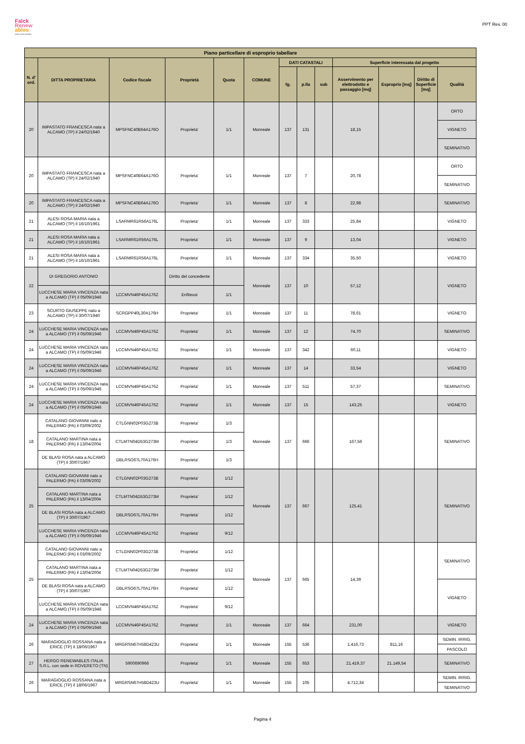Falck
Renew
ables
ASSET DEVELOPMENT
PPT Rev. 00
| Piano particellare di esproprio tabellare | | | | | | | | | | | | |
| --- | --- | --- | --- | --- | --- | --- | --- | --- | --- | --- | --- | --- |
| N. d' ord. | DITTA PROPRIETARIA | Codice fiscale | Proprietà | Quota | COMUNE | DATI CATASTALI | | | Superficie interessata dal progetto | | | |
| | | | | | | fg. | p.lla | sub | Asservimento per elettrodotto e passaggio [mq] | Esproprio [mq] | Diritto di Superficie [mq] | Qualità |
| 20 | IMPASTATO FRANCESCA nata a ALCAMO (TP) il 24/02/1940 | MPSFNC40B64A176O | Proprieta' | 1/1 | Monreale | 137 | 131 | | 18,15 | | | ORTO |
| | | | | | | | | | | | | VIGNETO |
| | | | | | | | | | | | | SEMINATIVO |
| 20 | IMPASTATO FRANCESCA nata a ALCAMO (TP) il 24/02/1940 | MPSFNC40B64A176O | Proprieta' | 1/1 | Monreale | 137 | 7 | | 20,78 | | | ORTO |
| | | | | | | | | | | | | SEMINATIVO |
| 20 | IMPASTATO FRANCESCA nata a ALCAMO (TP) il 24/02/1940 | MPSFNC40B64A176O | Proprieta' | 1/1 | Monreale | 137 | 8 | | 22,98 | | | SEMINATIVO |
| 21 | ALESI ROSA MARIA nata a ALCAMO (TP) il 16/10/1961 | LSARMR61R56A176L | Proprieta' | 1/1 | Monreale | 137 | 333 | | 25,84 | | | VIGNETO |
| 21 | ALESI ROSA MARIA nata a ALCAMO (TP) il 16/10/1961 | LSARMR61R56A176L | Proprieta' | 1/1 | Monreale | 137 | 9 | | 13,04 | | | VIGNETO |
| 21 | ALESI ROSA MARIA nata a ALCAMO (TP) il 16/10/1961 | LSARMR61R56A176L | Proprieta' | 1/1 | Monreale | 137 | 334 | | 35,50 | | | VIGNETO |
| 22 | DI GREGORIO ANTONIO | | Diritto del concedente | | Monreale | 137 | 10 | | 57,12 | | | VIGNETO |
| | LUCCHESE MARIA VINCENZA nata a ALCAMO (TP) il 05/09/1946 | LCCMVN46P45A176Z | Enfiteusi | 1/1 | | | | | | | | |
| 23 | SCURTO GIUSEPPE nato a ALCAMO (TP) il 30/07/1940 | SCRGPP40L30A176H | Proprieta' | 1/1 | Monreale | 137 | 11 | | 78,61 | | | VIGNETO |
| 24 | LUCCHESE MARIA VINCENZA nata a ALCAMO (TP) il 05/09/1946 | LCCMVN46P45A176Z | Proprieta' | 1/1 | Monreale | 137 | 12 | | 74,70 | | | SEMINATIVO |
| 24 | LUCCHESE MARIA VINCENZA nata a ALCAMO (TP) il 05/09/1946 | LCCMVN46P45A176Z | Proprieta' | 1/1 | Monreale | 137 | 342 | | 60,11 | | | VIGNETO |
| 24 | LUCCHESE MARIA VINCENZA nata a ALCAMO (TP) il 05/09/1946 | LCCMVN46P45A176Z | Proprieta' | 1/1 | Monreale | 137 | 14 | | 33,54 | | | VIGNETO |
| 24 | LUCCHESE MARIA VINCENZA nata a ALCAMO (TP) il 05/09/1946 | LCCMVN46P45A176Z | Proprieta' | 1/1 | Monreale | 137 | 511 | | 57,37 | | | SEMINATIVO |
| 24 | LUCCHESE MARIA VINCENZA nata a ALCAMO (TP) il 05/09/1946 | LCCMVN46P45A176Z | Proprieta' | 1/1 | Monreale | 137 | 15 | | 143,25 | | | VIGNETO |
| 18 | CATALANO GIOVANNI nato a PALERMO (PA) il 03/09/2002 | CTLGNN02P03G273B | Proprieta' | 1/3 | Monreale | 137 | 666 | | 167,56 | | | SEMINATIVO |
| | CATALANO MARTINA nata a PALERMO (PA) il 13/04/2004 | CTLMTN04D53G273M | Proprieta' | 1/3 | | | | | | | | |
| | DE BLASI ROSA nata a ALCAMO (TP) il 30/07/1967 | DBLRSO67L70A176H | Proprieta' | 1/3 | | | | | | | | |
| 25 | CATALANO GIOVANNI nato a PALERMO (PA) il 03/09/2002 | CTLGNN02P03G273B | Proprieta' | 1/12 | Monreale | 137 | 667 | | 125,41 | | | SEMINATIVO |
| | CATALANO MARTINA nata a PALERMO (PA) il 13/04/2004 | CTLMTN04D53G273M | Proprieta' | 1/12 | | | | | | | | |
| | DE BLASI ROSA nata a ALCAMO (TP) il 30/07/1967 | DBLRSO67L70A176H | Proprieta' | 1/12 | | | | | | | | |
| | LUCCHESE MARIA VINCENZA nata a ALCAMO (TP) il 05/09/1946 | LCCMVN46P45A176Z | Proprieta' | 9/12 | | | | | | | | |
| 25 | CATALANO GIOVANNI nato a PALERMO (PA) il 03/09/2002 | CTLGNN02P03G273B | Proprieta' | 1/12 | Monreale | 137 | 665 | | 14,39 | | | SEMINATIVO |
| | CATALANO MARTINA nata a PALERMO (PA) il 13/04/2004 | CTLMTN04D53G273M | Proprieta' | 1/12 | | | | | | | | |
| | DE BLASI ROSA nata a ALCAMO (TP) il 30/07/1967 | DBLRSO67L70A176H | Proprieta' | 1/12 | | | | | | | | VIGNETO |
| | LUCCHESE MARIA VINCENZA nata a ALCAMO (TP) il 05/09/1946 | LCCMVN46P45A176Z | Proprieta' | 9/12 | | | | | | | | |
| 24 | LUCCHESE MARIA VINCENZA nata a ALCAMO (TP) il 05/09/1946 | LCCMVN46P45A176Z | Proprieta' | 1/1 | Monreale | 137 | 664 | | 231,00 | | | VIGNETO |
| 26 | MARAGIOGLIO ROSSANA nata a ERICE (TP) il 18/06/1967 | MRGRSN67H58D423U | Proprieta' | 1/1 | Monreale | 155 | 536 | | 1.416,73 | 811,16 | | SEMIN. IRRIG. |
| | | | | | | | | | | | | PASCOLO |
| 27 | HERGO RENEWABLES ITALIA S.R.L. con sede in ROVERETO (TN) | 5900690966 | Proprieta' | 1/1 | Monreale | 155 | 653 | | 21.419,37 | 21.149,54 | | SEMINATIVO |
| 26 | MARAGIOGLIO ROSSANA nata a ERICE (TP) il 18/06/1967 | MRGRSN67H58D423U | Proprieta' | 1/1 | Monreale | 155 | 105 | | 4.712,34 | | | SEMIN. IRRIG. |
| | | | | | | | | | | | | SEMINATIVO |
Pagina 4